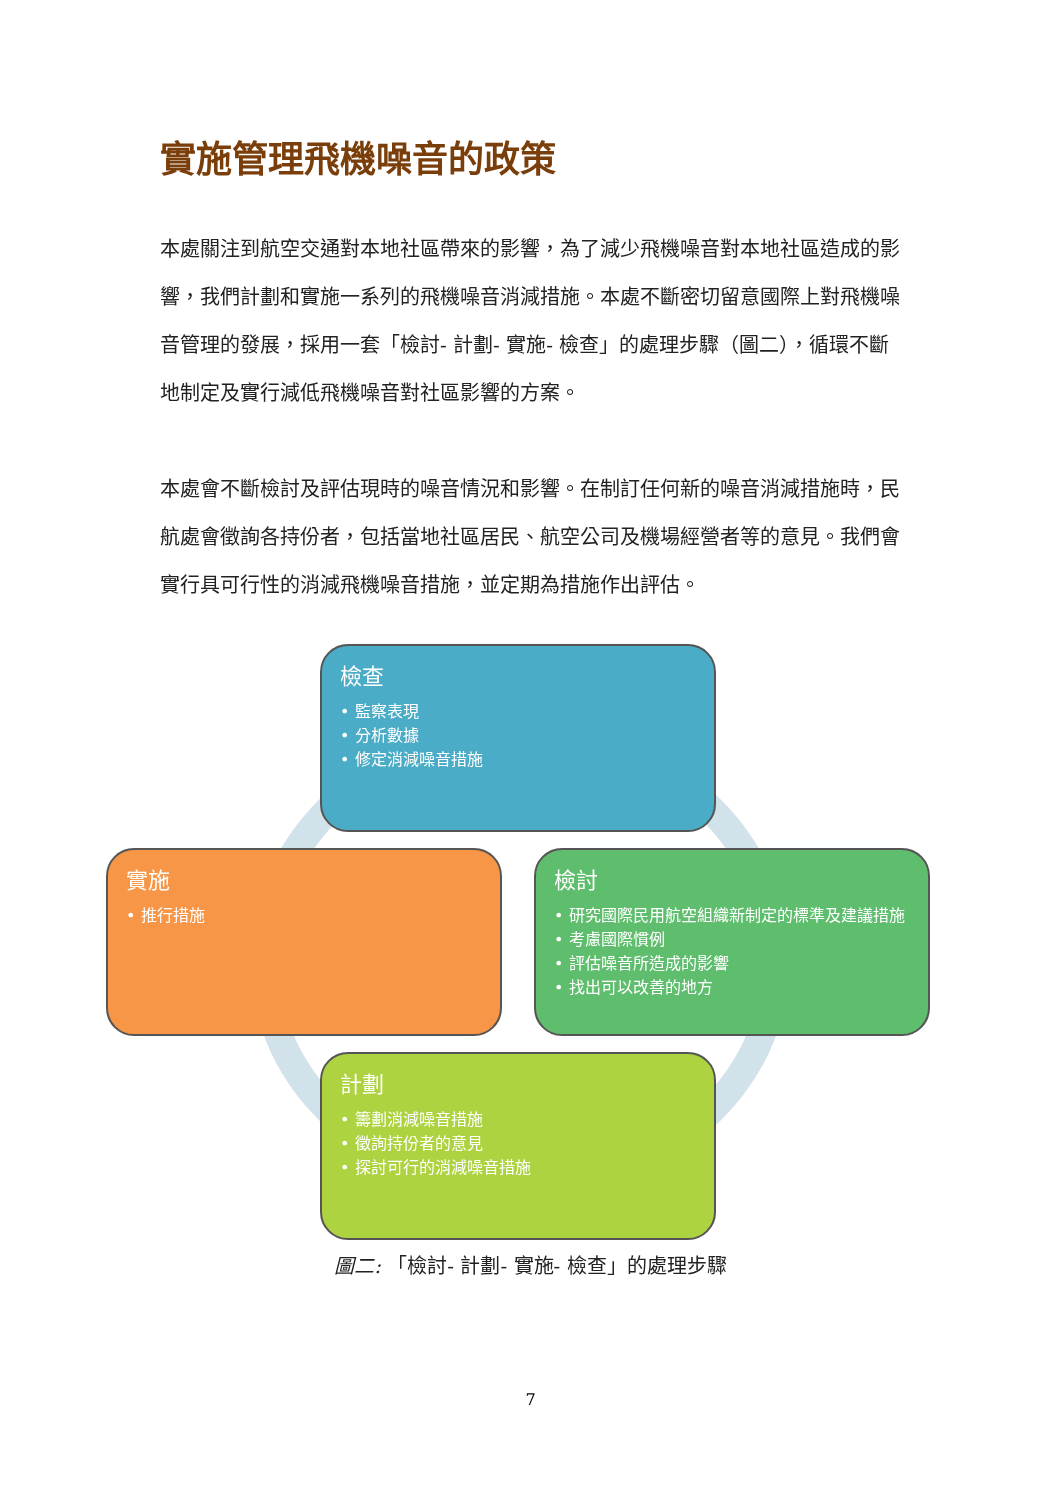實施管理飛機噪音的政策
本處關注到航空交通對本地社區帶來的影響，為了減少飛機噪音對本地社區造成的影響，我們計劃和實施一系列的飛機噪音消減措施。本處不斷密切留意國際上對飛機噪音管理的發展，採用一套「檢討- 計劃- 實施- 檢查」的處理步驟（圖二），循環不斷地制定及實行減低飛機噪音對社區影響的方案。
本處會不斷檢討及評估現時的噪音情況和影響。在制訂任何新的噪音消減措施時，民航處會徵詢各持份者，包括當地社區居民、航空公司及機場經營者等的意見。我們會實行具可行性的消減飛機噪音措施，並定期為措施作出評估。
檢查
• 監察表現
• 分析數據
• 修定消減噪音措施
實施
• 推行措施
檢討
• 研究國際民用航空組織新制定的標準及建議措施
• 考慮國際慣例
• 評估噪音所造成的影響
• 找出可以改善的地方
計劃
• 籌劃消減噪音措施
• 徵詢持份者的意見
• 探討可行的消減噪音措施
圖二: 「檢討- 計劃- 實施- 檢查」的處理步驟
7